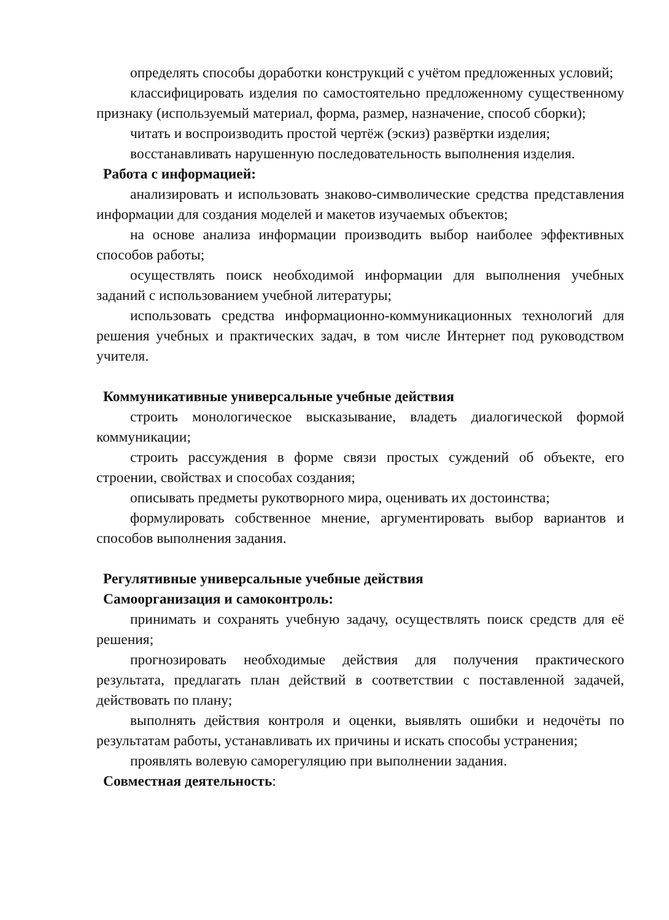определять способы доработки конструкций с учётом предложенных условий;
классифицировать изделия по самостоятельно предложенному существенному признаку (используемый материал, форма, размер, назначение, способ сборки);
читать и воспроизводить простой чертёж (эскиз) развёртки изделия;
восстанавливать нарушенную последовательность выполнения изделия.
Работа с информацией:
анализировать и использовать знаково-символические средства представления информации для создания моделей и макетов изучаемых объектов;
на основе анализа информации производить выбор наиболее эффективных способов работы;
осуществлять поиск необходимой информации для выполнения учебных заданий с использованием учебной литературы;
использовать средства информационно-коммуникационных технологий для решения учебных и практических задач, в том числе Интернет под руководством учителя.
Коммуникативные универсальные учебные действия
строить монологическое высказывание, владеть диалогической формой коммуникации;
строить рассуждения в форме связи простых суждений об объекте, его строении, свойствах и способах создания;
описывать предметы рукотворного мира, оценивать их достоинства;
формулировать собственное мнение, аргументировать выбор вариантов и способов выполнения задания.
Регулятивные универсальные учебные действия
Самоорганизация и самоконтроль:
принимать и сохранять учебную задачу, осуществлять поиск средств для её решения;
прогнозировать необходимые действия для получения практического результата, предлагать план действий в соответствии с поставленной задачей, действовать по плану;
выполнять действия контроля и оценки, выявлять ошибки и недочёты по результатам работы, устанавливать их причины и искать способы устранения;
проявлять волевую саморегуляцию при выполнении задания.
Совместная деятельность: